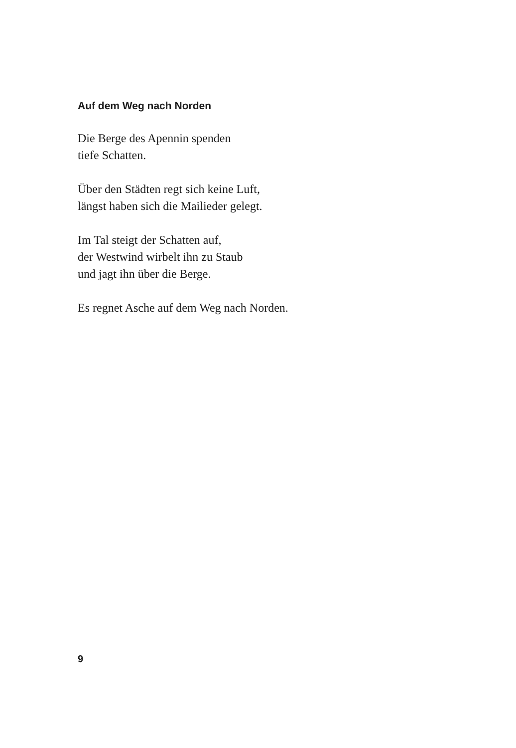Auf dem Weg nach Norden
Die Berge des Apennin spenden
tiefe Schatten.
Über den Städten regt sich keine Luft,
längst haben sich die Mailieder gelegt.
Im Tal steigt der Schatten auf,
der Westwind wirbelt ihn zu Staub
und jagt ihn über die Berge.
Es regnet Asche auf dem Weg nach Norden.
9